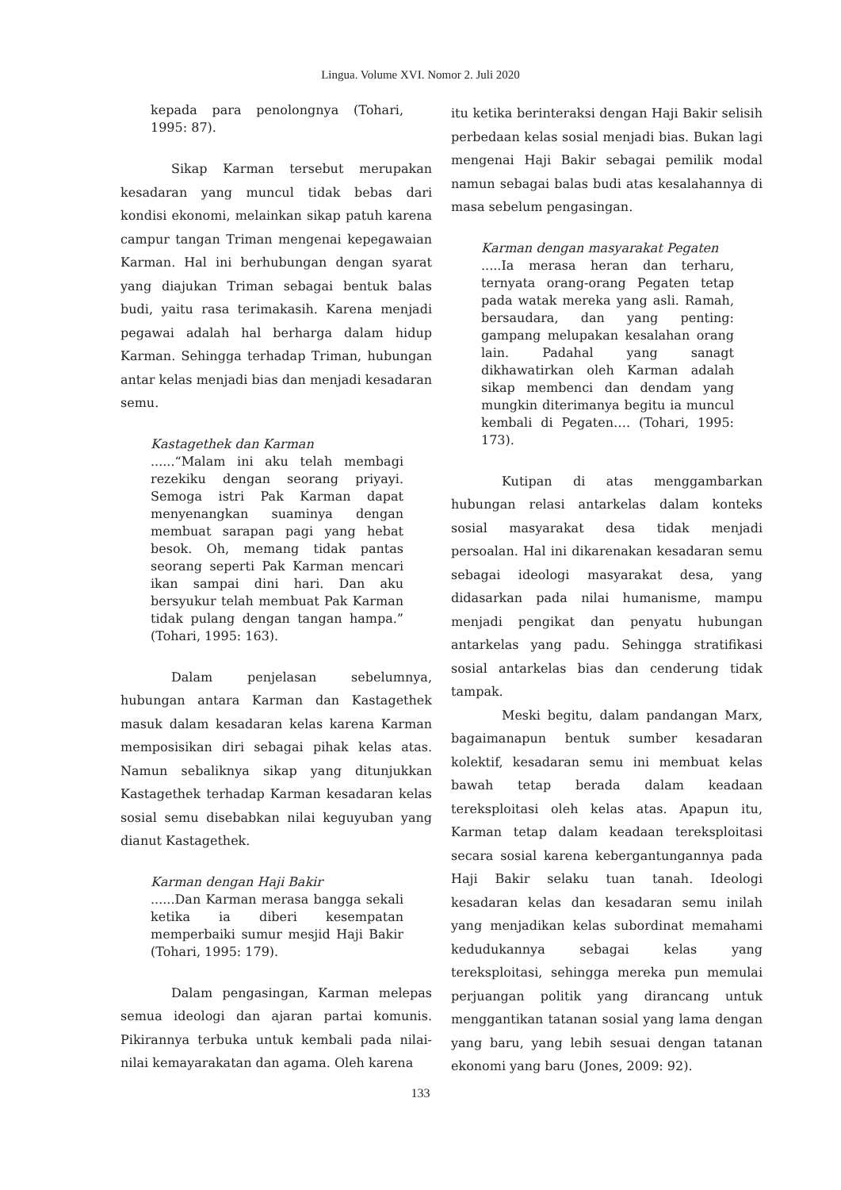Lingua. Volume XVI. Nomor 2. Juli 2020
kepada para penolongnya (Tohari, 1995: 87).
Sikap Karman tersebut merupakan kesadaran yang muncul tidak bebas dari kondisi ekonomi, melainkan sikap patuh karena campur tangan Triman mengenai kepegawaian Karman. Hal ini berhubungan dengan syarat yang diajukan Triman sebagai bentuk balas budi, yaitu rasa terimakasih. Karena menjadi pegawai adalah hal berharga dalam hidup Karman. Sehingga terhadap Triman, hubungan antar kelas menjadi bias dan menjadi kesadaran semu.
Kastagethek dan Karman......“Malam ini aku telah membagi rezekiku dengan seorang priyayi. Semoga istri Pak Karman dapat menyenangkan suaminya dengan membuat sarapan pagi yang hebat besok. Oh, memang tidak pantas seorang seperti Pak Karman mencari ikan sampai dini hari. Dan aku bersyukur telah membuat Pak Karman tidak pulang dengan tangan hampa.” (Tohari, 1995: 163).
Dalam penjelasan sebelumnya, hubungan antara Karman dan Kastagethek masuk dalam kesadaran kelas karena Karman memposisikan diri sebagai pihak kelas atas. Namun sebaliknya sikap yang ditunjukkan Kastagethek terhadap Karman kesadaran kelas sosial semu disebabkan nilai keguyuban yang dianut Kastagethek.
Karman dengan Haji Bakir......Dan Karman merasa bangga sekali ketika ia diberi kesempatan memperbaiki sumur mesjid Haji Bakir (Tohari, 1995: 179).
Dalam pengasingan, Karman melepas semua ideologi dan ajaran partai komunis. Pikirannya terbuka untuk kembali pada nilai-nilai kemayarakatan dan agama. Oleh karena
itu ketika berinteraksi dengan Haji Bakir selisih perbedaan kelas sosial menjadi bias. Bukan lagi mengenai Haji Bakir sebagai pemilik modal namun sebagai balas budi atas kesalahannya di masa sebelum pengasingan.
Karman dengan masyarakat Pegaten.....Ia merasa heran dan terharu, ternyata orang-orang Pegaten tetap pada watak mereka yang asli. Ramah, bersaudara, dan yang penting: gampang melupakan kesalahan orang lain. Padahal yang sanagt dikhawatirkan oleh Karman adalah sikap membenci dan dendam yang mungkin diterimanya begitu ia muncul kembali di Pegaten…. (Tohari, 1995: 173).
Kutipan di atas menggambarkan hubungan relasi antarkelas dalam konteks sosial masyarakat desa tidak menjadi persoalan. Hal ini dikarenakan kesadaran semu sebagai ideologi masyarakat desa, yang didasarkan pada nilai humanisme, mampu menjadi pengikat dan penyatu hubungan antarkelas yang padu. Sehingga stratifikasi sosial antarkelas bias dan cenderung tidak tampak.
Meski begitu, dalam pandangan Marx, bagaimanapun bentuk sumber kesadaran kolektif, kesadaran semu ini membuat kelas bawah tetap berada dalam keadaan tereksploitasi oleh kelas atas. Apapun itu, Karman tetap dalam keadaan tereksploitasi secara sosial karena kebergantungannya pada Haji Bakir selaku tuan tanah. Ideologi kesadaran kelas dan kesadaran semu inilah yang menjadikan kelas subordinat memahami kedudukannya sebagai kelas yang tereksploitasi, sehingga mereka pun memulai perjuangan politik yang dirancang untuk menggantikan tatanan sosial yang lama dengan yang baru, yang lebih sesuai dengan tatanan ekonomi yang baru (Jones, 2009: 92).
133